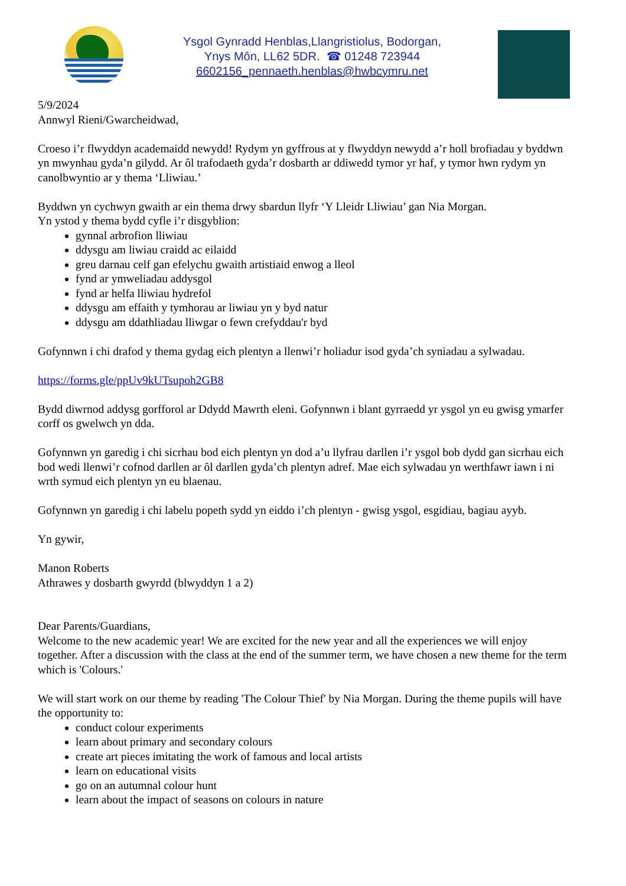Ysgol Gynradd Henblas,Llangristiolus, Bodorgan,
Ynys Môn, LL62 5DR. ☎ 01248 723944
6602156_pennaeth.henblas@hwbcymru.net
5/9/2024
Annwyl Rieni/Gwarcheidwad,
Croeso i’r flwyddyn academaidd newydd! Rydym yn gyffrous at y flwyddyn newydd a’r holl brofiadau y byddwn yn mwynhau gyda’n gilydd. Ar ôl trafodaeth gyda’r dosbarth ar ddiwedd tymor yr haf, y tymor hwn rydym yn canolbwyntio ar y thema ‘Lliwiau.’
Byddwn yn cychwyn gwaith ar ein thema drwy sbardun llyfr ‘Y Lleidr Lliwiau’ gan Nia Morgan.
Yn ystod y thema bydd cyfle i’r disgyblion:
gynnal arbrofion lliwiau
ddysgu am liwiau craidd ac eilaidd
greu darnau celf gan efelychu gwaith artistiaid enwog a lleol
fynd ar ymweliadau addysgol
fynd ar helfa lliwiau hydrefol
ddysgu am effaith y tymhorau ar liwiau yn y byd natur
ddysgu am ddathliadau lliwgar o fewn crefyddau'r byd
Gofynnwn i chi drafod y thema gydag eich plentyn a llenwi’r holiadur isod gyda’ch syniadau a sylwadau.
https://forms.gle/ppUv9kUTsupoh2GB8
Bydd diwrnod addysg gorfforol ar Ddydd Mawrth eleni. Gofynnwn i blant gyrraedd yr ysgol yn eu gwisg ymarfer corff os gwelwch yn dda.
Gofynnwn yn garedig i chi sicrhau bod eich plentyn yn dod a’u llyfrau darllen i’r ysgol bob dydd gan sicrhau eich bod wedi llenwi’r cofnod darllen ar ôl darllen gyda’ch plentyn adref. Mae eich sylwadau yn werthfawr iawn i ni wrth symud eich plentyn yn eu blaenau.
Gofynnwn yn garedig i chi labelu popeth sydd yn eiddo i’ch plentyn - gwisg ysgol, esgidiau, bagiau ayyb.
Yn gywir,
Manon Roberts
Athrawes y dosbarth gwyrdd (blwyddyn 1 a 2)
Dear Parents/Guardians,
Welcome to the new academic year! We are excited for the new year and all the experiences we will enjoy together. After a discussion with the class at the end of the summer term, we have chosen a new theme for the term which is 'Colours.'
We will start work on our theme by reading 'The Colour Thief' by Nia Morgan. During the theme pupils will have the opportunity to:
conduct colour experiments
learn about primary and secondary colours
create art pieces imitating the work of famous and local artists
learn on educational visits
go on an autumnal colour hunt
learn about the impact of seasons on colours in nature